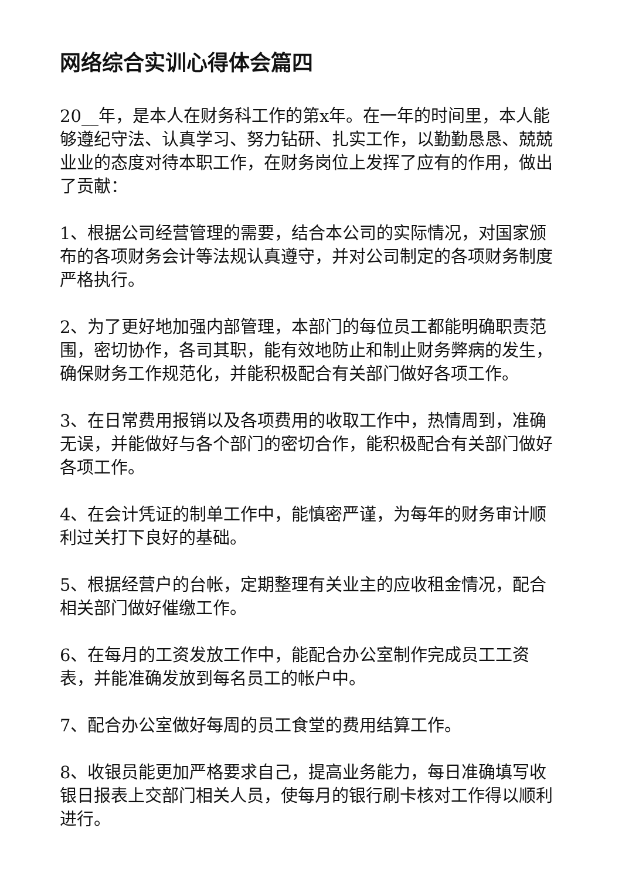网络综合实训心得体会篇四
20__年，是本人在财务科工作的第x年。在一年的时间里，本人能够遵纪守法、认真学习、努力钻研、扎实工作，以勤勤恳恳、兢兢业业的态度对待本职工作，在财务岗位上发挥了应有的作用，做出了贡献：
1、根据公司经营管理的需要，结合本公司的实际情况，对国家颁布的各项财务会计等法规认真遵守，并对公司制定的各项财务制度严格执行。
2、为了更好地加强内部管理，本部门的每位员工都能明确职责范围，密切协作，各司其职，能有效地防止和制止财务弊病的发生，确保财务工作规范化，并能积极配合有关部门做好各项工作。
3、在日常费用报销以及各项费用的收取工作中，热情周到，准确无误，并能做好与各个部门的密切合作，能积极配合有关部门做好各项工作。
4、在会计凭证的制单工作中，能慎密严谨，为每年的财务审计顺利过关打下良好的基础。
5、根据经营户的台帐，定期整理有关业主的应收租金情况，配合相关部门做好催缴工作。
6、在每月的工资发放工作中，能配合办公室制作完成员工工资表，并能准确发放到每名员工的帐户中。
7、配合办公室做好每周的员工食堂的费用结算工作。
8、收银员能更加严格要求自己，提高业务能力，每日准确填写收银日报表上交部门相关人员，使每月的银行刷卡核对工作得以顺利进行。